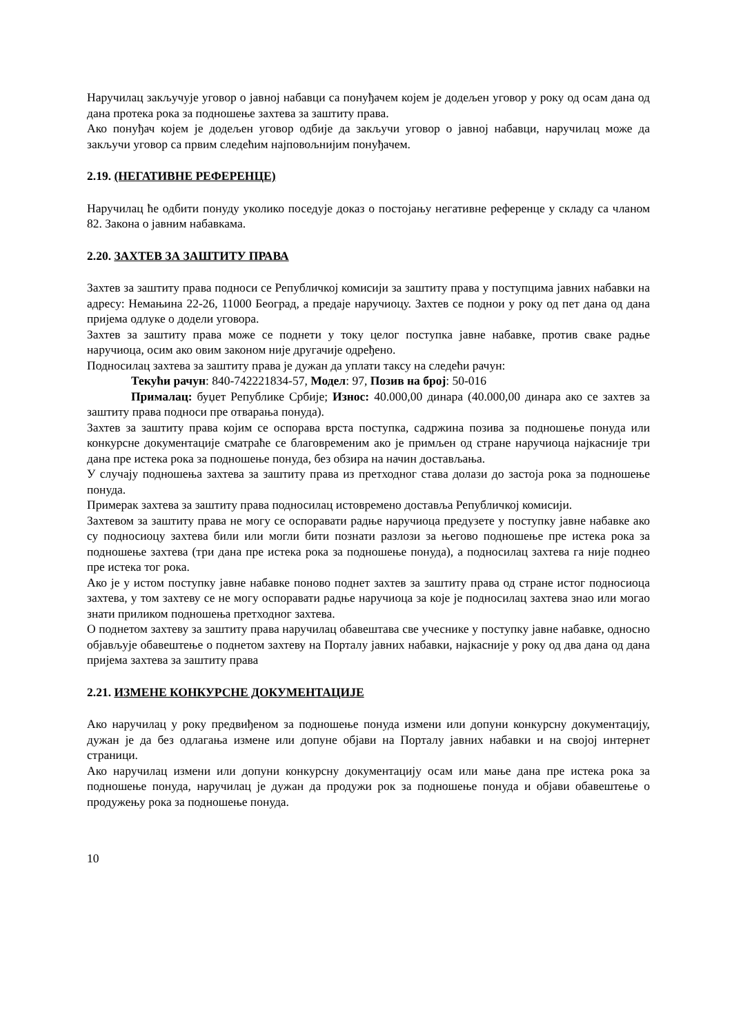Наручилац закључује уговор о јавној набавци са понуђачем којем је додељен уговор у року од осам дана од дана протека рока за подношење захтева за заштиту права.
Ако понуђач којем је додељен уговор одбије да закључи уговор о јавној набавци, наручилац може да закључи уговор са првим следећим најповољнијим понуђачем.
2.19. (НЕГАТИВНЕ РЕФЕРЕНЦЕ)
Наручилац ће одбити понуду уколико поседује доказ о постојању негативне референце у складу са чланом 82. Закона о јавним набавкама.
2.20. ЗАХТЕВ ЗА ЗАШТИТУ ПРАВА
Захтев за заштиту права подноси се Републичкој комисији за заштиту права у поступцима јавних набавки на адресу: Немањина 22-26, 11000 Београд, а предаје наручиоцу. Захтев се поднои у року од пет дана од дана пријема одлуке о додели уговора.
Захтев за заштиту права може се поднети у току целог поступка јавне набавке, против сваке радње наручиоца, осим ако овим законом није другачије одређено.
Подносилац захтева за заштиту права је дужан да уплати таксу на следећи рачун:
Текући рачун: 840-742221834-57, Модел: 97, Позив на број: 50-016
Прималац: буџет Републике Србије; Износ: 40.000,00 динара (40.000,00 динара ако се захтев за заштиту права подноси пре отварања понуда).
Захтев за заштиту права којим се оспорава врста поступка, садржина позива за подношење понуда или конкурсне документације сматраће се благовременим ако је примљен од стране наручиоца најкасније три дана пре истека рока за подношење понуда, без обзира на начин достављања.
У случају подношења захтева за заштиту права из претходног става долази до застоја рока за подношење понуда.
Примерак захтева за заштиту права подносилац истовремено доставља Републичкој комисији.
Захтевом за заштиту права не могу се оспоравати радње наручиоца предузете у поступку јавне набавке ако су подносиоцу захтева били или могли бити познати разлози за његово подношење пре истека рока за подношење захтева (три дана пре истека рока за подношење понуда), а подносилац захтева га није поднео пре истека тог рока.
Ако је у истом поступку јавне набавке поново поднет захтев за заштиту права од стране истог подносиоца захтева, у том захтеву се не могу оспоравати радње наручиоца за које је подносилац захтева знао или могао знати приликом подношења претходног захтева.
О поднетом захтеву за заштиту права наручилац обавештава све учеснике у поступку јавне набавке, односно објављује обавештење о поднетом захтеву на Порталу јавних набавки, најкасније у року од два дана од дана пријема захтева за заштиту права
2.21. ИЗМЕНЕ КОНКУРСНЕ ДОКУМЕНТАЦИЈЕ
Ако наручилац у року предвиђеном за подношење понуда измени или допуни конкурсну документацију, дужан је да без одлагања измене или допуне објави на Порталу јавних набавки и на својој интернет страници.
Ако наручилац измени или допуни конкурсну документацију осам или мање дана пре истека рока за подношење понуда, наручилац је дужан да продужи рок за подношење понуда и објави обавештење о продужењу рока за подношење понуда.
10